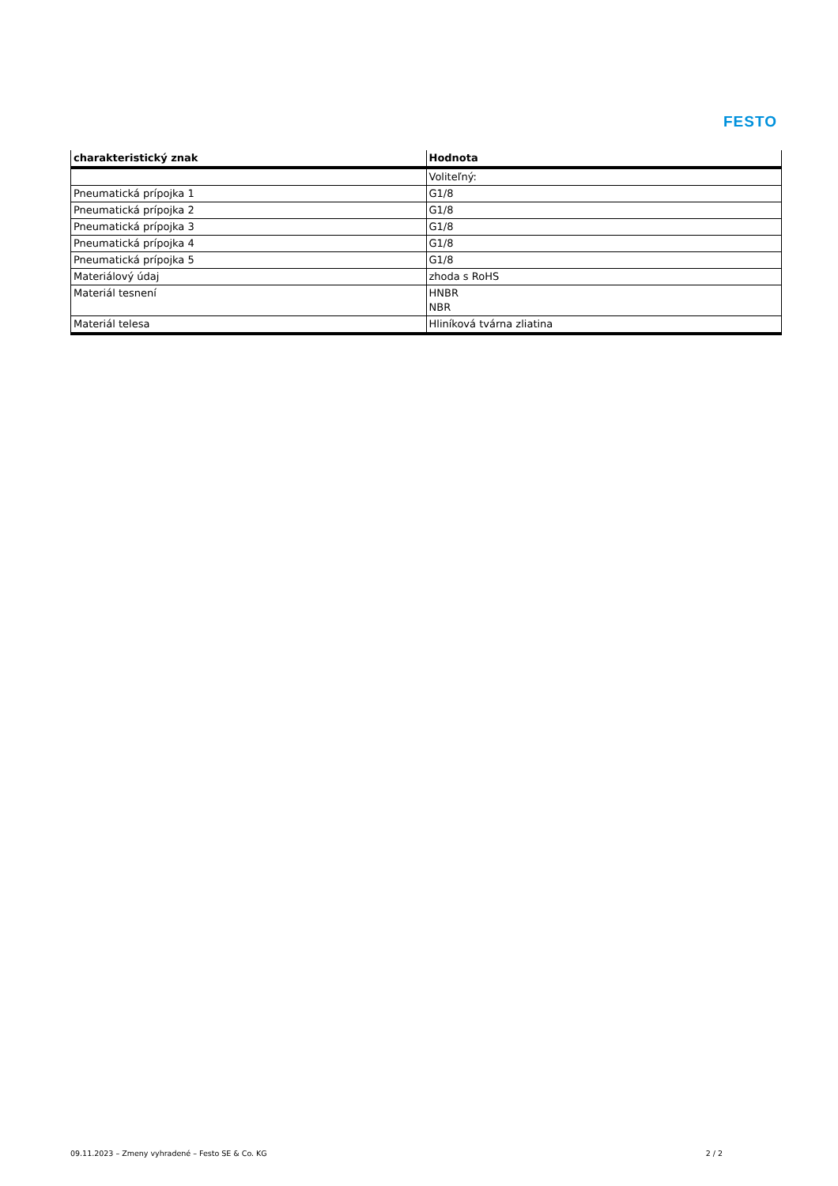FESTO
| charakteristický znak | Hodnota |
| --- | --- |
| | Voliteľný: |
| Pneumatická prípojka 1 | G1/8 |
| Pneumatická prípojka 2 | G1/8 |
| Pneumatická prípojka 3 | G1/8 |
| Pneumatická prípojka 4 | G1/8 |
| Pneumatická prípojka 5 | G1/8 |
| Materiálový údaj | zhoda s RoHS |
| Materiál tesnení | HNBR NBR |
| Materiál telesa | Hliníková tvárna zliatina |
09.11.2023 – Zmeny vyhradené – Festo SE & Co. KG 2 / 2